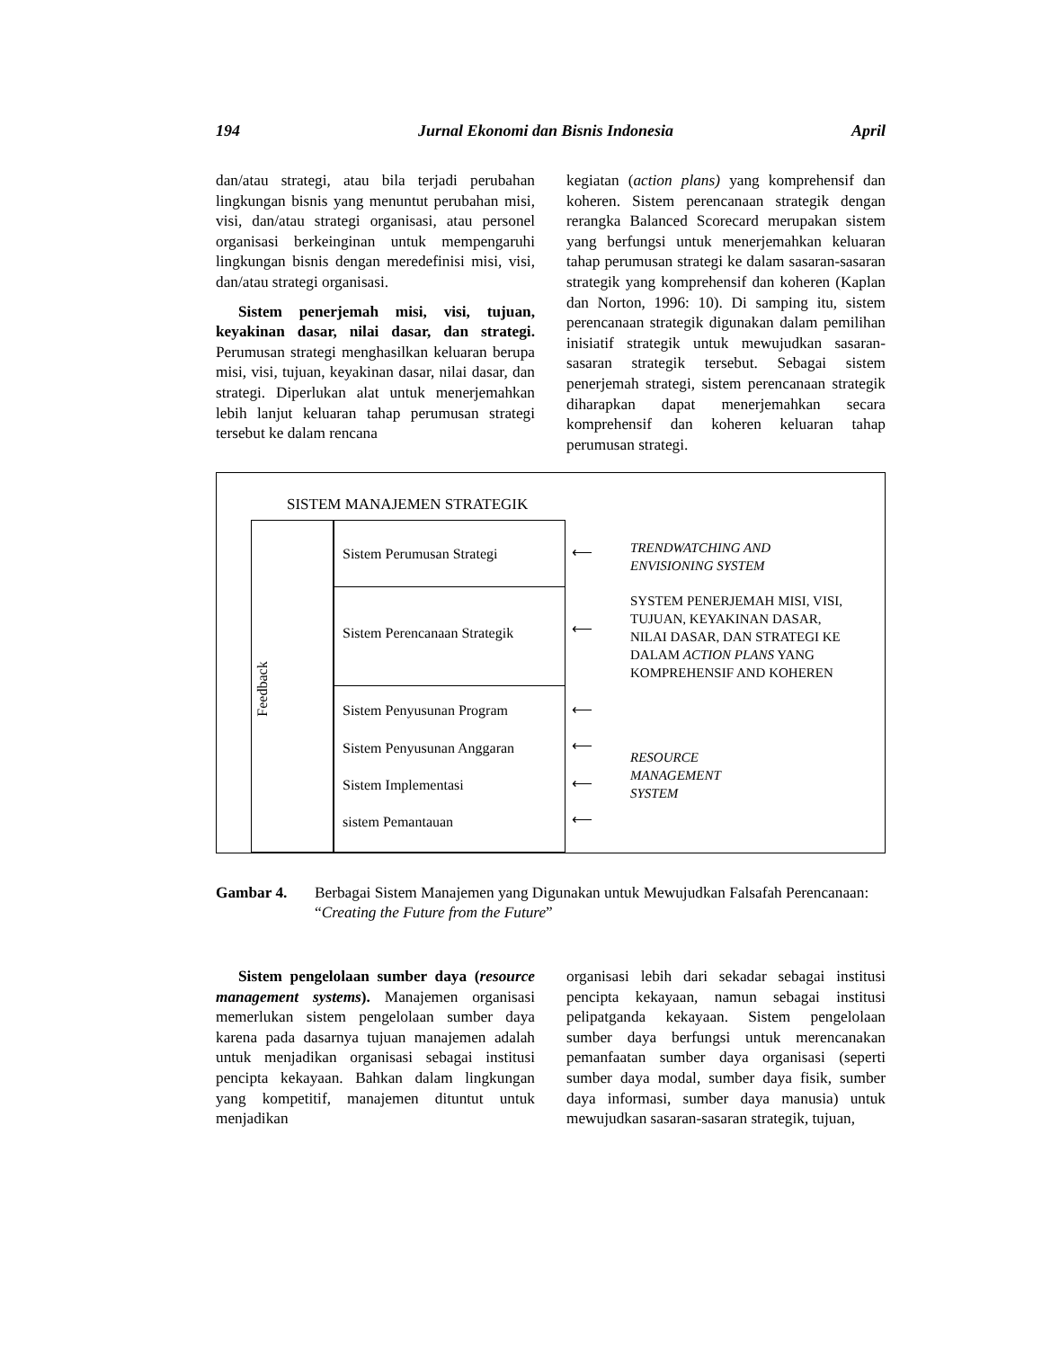194 Jurnal Ekonomi dan Bisnis Indonesia April
dan/atau strategi, atau bila terjadi perubahan lingkungan bisnis yang menuntut perubahan misi, visi, dan/atau strategi organisasi, atau personel organisasi berkeinginan untuk mempengaruhi lingkungan bisnis dengan meredefinisi misi, visi, dan/atau strategi organisasi.
Sistem penerjemah misi, visi, tujuan, keyakinan dasar, nilai dasar, dan strategi. Perumusan strategi menghasilkan keluaran berupa misi, visi, tujuan, keyakinan dasar, nilai dasar, dan strategi. Diperlukan alat untuk menerjemahkan lebih lanjut keluaran tahap perumusan strategi tersebut ke dalam rencana
kegiatan (action plans) yang komprehensif dan koheren. Sistem perencanaan strategik dengan rerangka Balanced Scorecard merupakan sistem yang berfungsi untuk menerjemahkan keluaran tahap perumusan strategi ke dalam sasaran-sasaran strategik yang komprehensif dan koheren (Kaplan dan Norton, 1996: 10). Di samping itu, sistem perencanaan strategik digunakan dalam pemilihan inisiatif strategik untuk mewujudkan sasaran-sasaran strategik tersebut. Sebagai sistem penerjemah strategi, sistem perencanaan strategik diharapkan dapat menerjemahkan secara komprehensif dan koheren keluaran tahap perumusan strategi.
SISTEM MANAJEMEN STRATEGIK
Feedback
Sistem Perumusan Strategi
Sistem Perencanaan Strategik
Sistem Penyusunan Program
Sistem Penyusunan Anggaran
Sistem Implementasi
sistem Pemantauan
TRENDWATCHING AND
ENVISIONING SYSTEM
SYSTEM PENERJEMAH MISI, VISI,
TUJUAN, KEYAKINAN DASAR,
NILAI DASAR, DAN STRATEGI KE
DALAM ACTION PLANS YANG
KOMPREHENSIF AND KOHEREN
RESOURCE
MANAGEMENT
SYSTEM
⟵
⟵
⟵
⟵
⟵
⟵
Gambar 4. Berbagai Sistem Manajemen yang Digunakan untuk Mewujudkan Falsafah Perencanaan: “Creating the Future from the Future”
Sistem pengelolaan sumber daya (resource management systems). Manajemen organisasi memerlukan sistem pengelolaan sumber daya karena pada dasarnya tujuan manajemen adalah untuk menjadikan organisasi sebagai institusi pencipta kekayaan. Bahkan dalam lingkungan yang kompetitif, manajemen dituntut untuk menjadikan
organisasi lebih dari sekadar sebagai institusi pencipta kekayaan, namun sebagai institusi pelipatganda kekayaan. Sistem pengelolaan sumber daya berfungsi untuk merencanakan pemanfaatan sumber daya organisasi (seperti sumber daya modal, sumber daya fisik, sumber daya informasi, sumber daya manusia) untuk mewujudkan sasaran-sasaran strategik, tujuan,